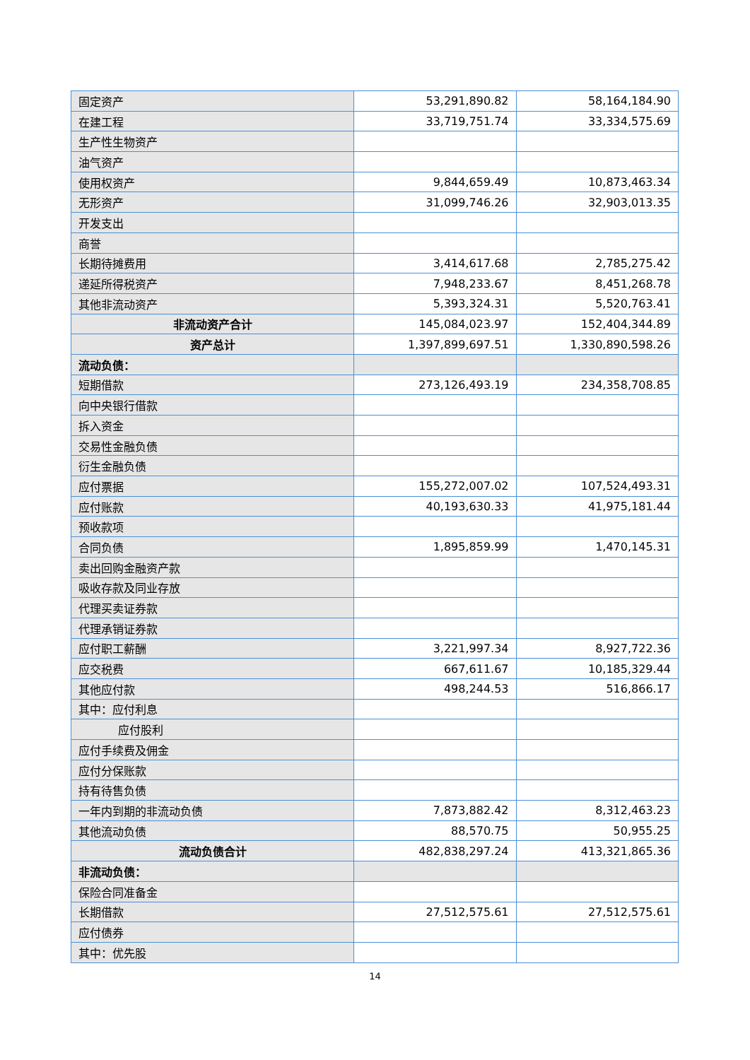| 固定资产 | 53,291,890.82 | 58,164,184.90 |
| 在建工程 | 33,719,751.74 | 33,334,575.69 |
| 生产性生物资产 | | |
| 油气资产 | | |
| 使用权资产 | 9,844,659.49 | 10,873,463.34 |
| 无形资产 | 31,099,746.26 | 32,903,013.35 |
| 开发支出 | | |
| 商誉 | | |
| 长期待摊费用 | 3,414,617.68 | 2,785,275.42 |
| 递延所得税资产 | 7,948,233.67 | 8,451,268.78 |
| 其他非流动资产 | 5,393,324.31 | 5,520,763.41 |
| 非流动资产合计 | 145,084,023.97 | 152,404,344.89 |
| 资产总计 | 1,397,899,697.51 | 1,330,890,598.26 |
| 流动负债： | | |
| 短期借款 | 273,126,493.19 | 234,358,708.85 |
| 向中央银行借款 | | |
| 拆入资金 | | |
| 交易性金融负债 | | |
| 衍生金融负债 | | |
| 应付票据 | 155,272,007.02 | 107,524,493.31 |
| 应付账款 | 40,193,630.33 | 41,975,181.44 |
| 预收款项 | | |
| 合同负债 | 1,895,859.99 | 1,470,145.31 |
| 卖出回购金融资产款 | | |
| 吸收存款及同业存放 | | |
| 代理买卖证券款 | | |
| 代理承销证券款 | | |
| 应付职工薪酬 | 3,221,997.34 | 8,927,722.36 |
| 应交税费 | 667,611.67 | 10,185,329.44 |
| 其他应付款 | 498,244.53 | 516,866.17 |
| 其中：应付利息 | | |
| 应付股利 | | |
| 应付手续费及佣金 | | |
| 应付分保账款 | | |
| 持有待售负债 | | |
| 一年内到期的非流动负债 | 7,873,882.42 | 8,312,463.23 |
| 其他流动负债 | 88,570.75 | 50,955.25 |
| 流动负债合计 | 482,838,297.24 | 413,321,865.36 |
| 非流动负债： | | |
| 保险合同准备金 | | |
| 长期借款 | 27,512,575.61 | 27,512,575.61 |
| 应付债券 | | |
| 其中：优先股 | | |
14